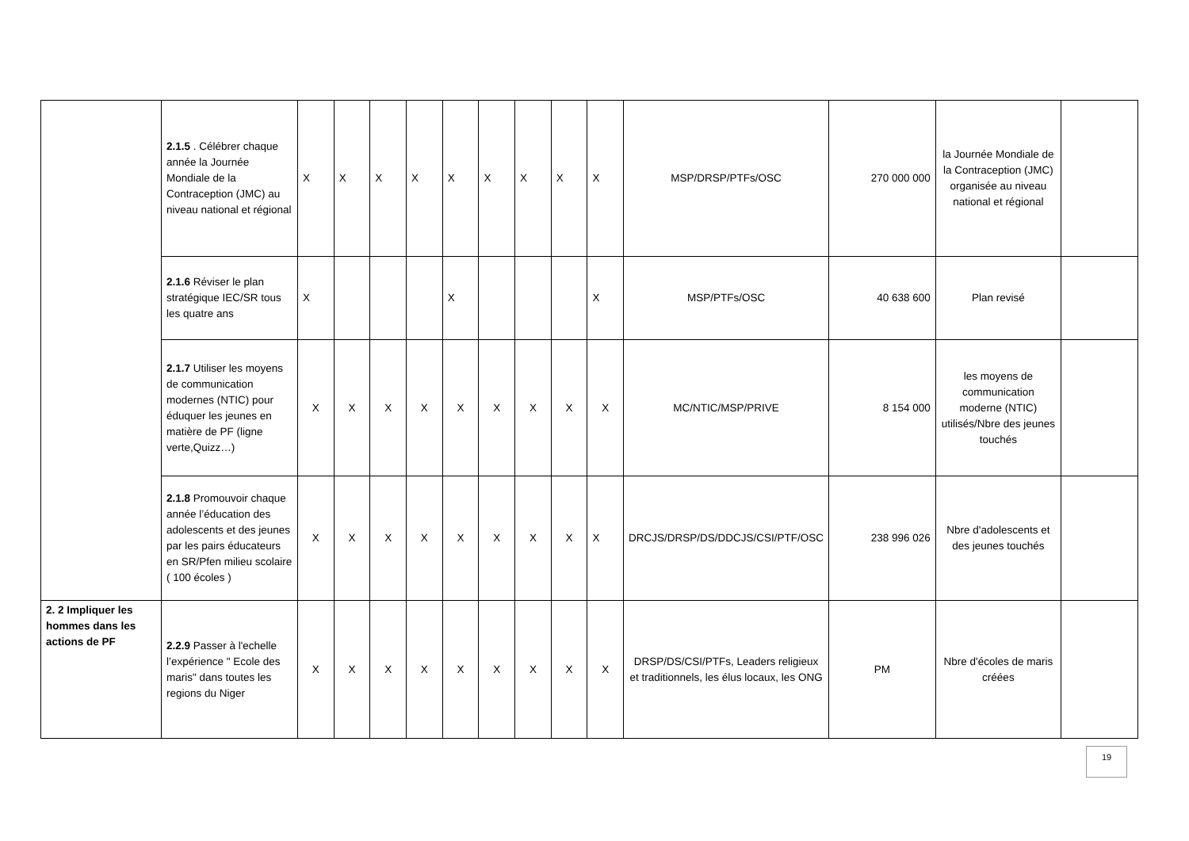| | 2.1.5 . Célébrer chaque année la Journée Mondiale de la Contraception (JMC) au niveau national et régional | X | X | X | X | X | X | X | X | X | MSP/DRSP/PTFs/OSC | 270 000 000 | la Journée Mondiale de la Contraception (JMC) organisée au niveau national et régional | |
| | 2.1.6 Réviser le plan stratégique IEC/SR tous les quatre ans | X | | | | X | | | | X | MSP/PTFs/OSC | 40 638 600 | Plan revisé | |
| | 2.1.7 Utiliser les moyens de communication modernes (NTIC) pour éduquer les jeunes en matière de PF (ligne verte,Quizz…) | X | X | X | X | X | X | X | X | X | MC/NTIC/MSP/PRIVE | 8 154 000 | les moyens de communication moderne (NTIC) utilisés/Nbre des jeunes touchés | |
| | 2.1.8 Promouvoir chaque année l’éducation des adolescents et des jeunes par les pairs éducateurs en SR/Pfen milieu scolaire ( 100 écoles ) | X | X | X | X | X | X | X | X | X | DRCJS/DRSP/DS/DDCJS/CSI/PTF/OSC | 238 996 026 | Nbre d'adolescents et des jeunes touchés | |
| 2. 2 Impliquer les hommes dans les actions de PF | 2.2.9 Passer à l'echelle l’expérience " Ecole des maris" dans toutes les regions du Niger | X | X | X | X | X | X | X | X | X | DRSP/DS/CSI/PTFs, Leaders religieux et traditionnels, les élus locaux, les ONG | PM | Nbre d'écoles de maris créées | |
19